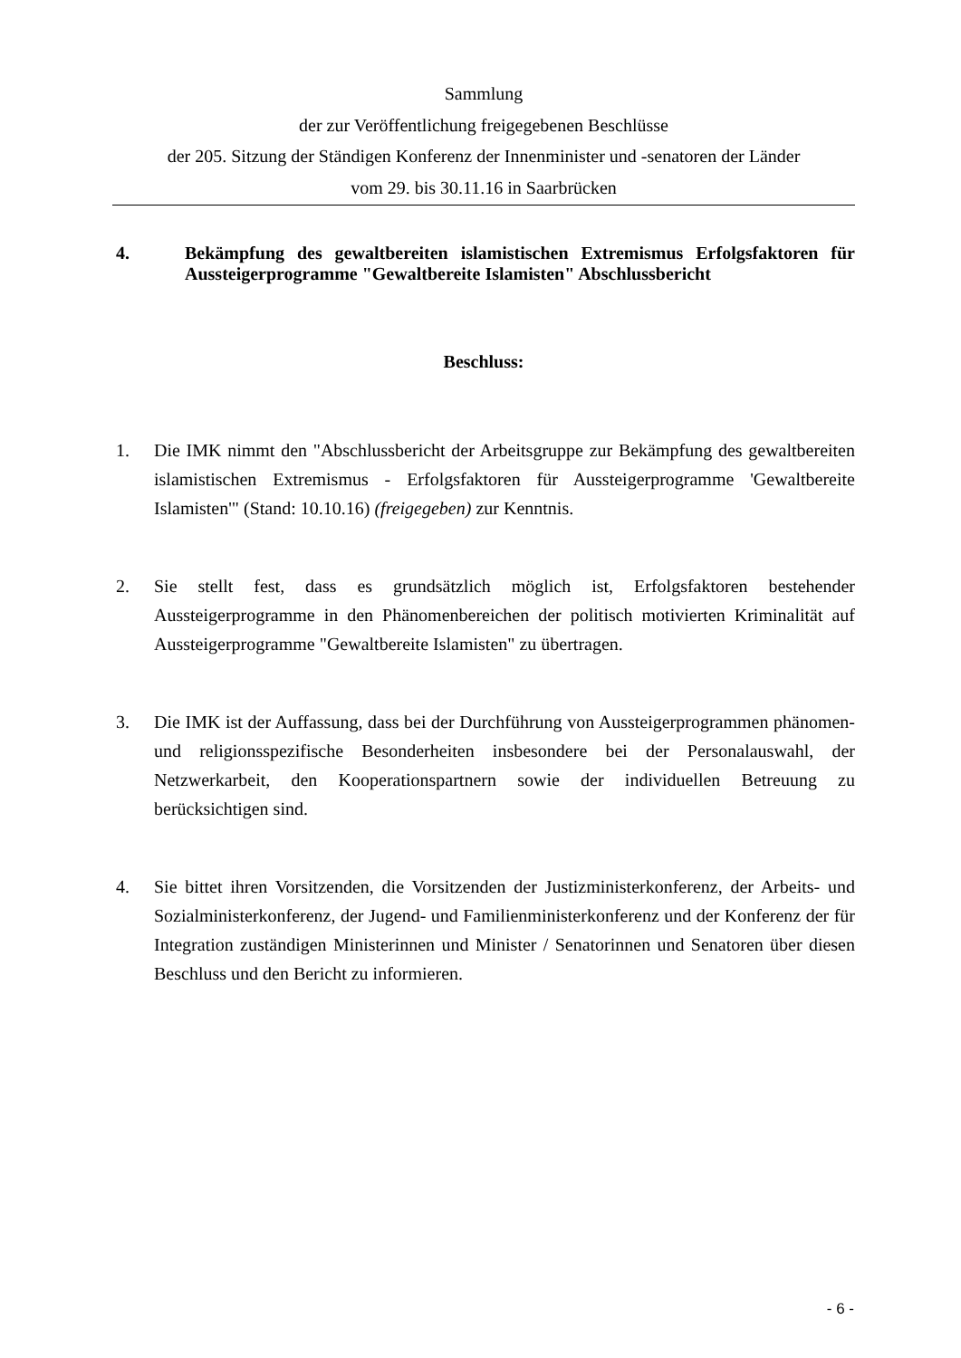Sammlung
der zur Veröffentlichung freigegebenen Beschlüsse
der 205. Sitzung der Ständigen Konferenz der Innenminister und -senatoren der Länder
vom 29. bis 30.11.16 in Saarbrücken
4. Bekämpfung des gewaltbereiten islamistischen Extremismus Erfolgsfaktoren für Aussteigerprogramme "Gewaltbereite Islamisten" Abschlussbericht
Beschluss:
1. Die IMK nimmt den "Abschlussbericht der Arbeitsgruppe zur Bekämpfung des gewaltbereiten islamistischen Extremismus - Erfolgsfaktoren für Aussteigerprogramme 'Gewaltbereite Islamisten'" (Stand: 10.10.16) (freigegeben) zur Kenntnis.
2. Sie stellt fest, dass es grundsätzlich möglich ist, Erfolgsfaktoren bestehender Aussteigerprogramme in den Phänomenbereichen der politisch motivierten Kriminalität auf Aussteigerprogramme "Gewaltbereite Islamisten" zu übertragen.
3. Die IMK ist der Auffassung, dass bei der Durchführung von Aussteigerprogrammen phänomen- und religionsspezifische Besonderheiten insbesondere bei der Personalauswahl, der Netzwerkarbeit, den Kooperationspartnern sowie der individuellen Betreuung zu berücksichtigen sind.
4. Sie bittet ihren Vorsitzenden, die Vorsitzenden der Justizministerkonferenz, der Arbeits- und Sozialministerkonferenz, der Jugend- und Familienministerkonferenz und der Konferenz der für Integration zuständigen Ministerinnen und Minister / Senatorinnen und Senatoren über diesen Beschluss und den Bericht zu informieren.
- 6 -